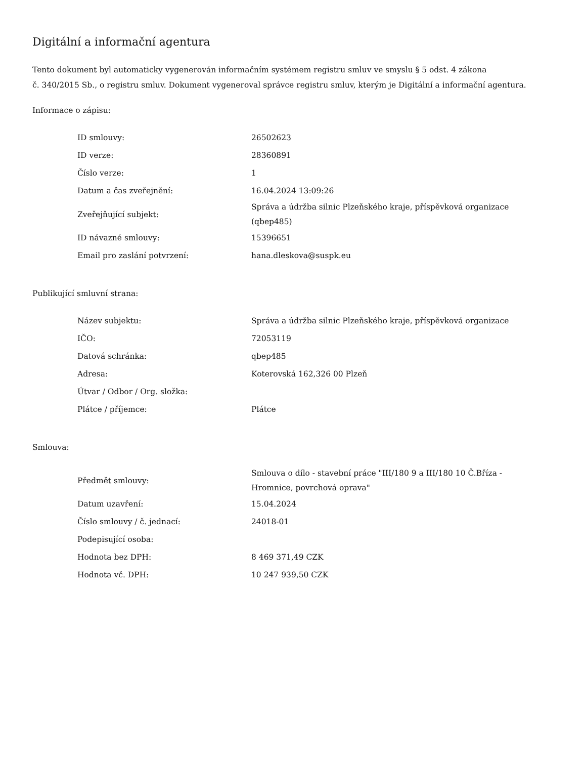Digitální a informační agentura
Tento dokument byl automaticky vygenerován informačním systémem registru smluv ve smyslu § 5 odst. 4 zákona
č. 340/2015 Sb., o registru smluv. Dokument vygeneroval správce registru smluv, kterým je Digitální a informační agentura.
Informace o zápisu:
| ID smlouvy: | 26502623 |
| ID verze: | 28360891 |
| Číslo verze: | 1 |
| Datum a čas zveřejnění: | 16.04.2024 13:09:26 |
| Zveřejňující subjekt: | Správa a údržba silnic Plzeňského kraje, příspěvková organizace (qbep485) |
| ID návazné smlouvy: | 15396651 |
| Email pro zaslání potvrzení: | hana.dleskova@suspk.eu |
Publikující smluvní strana:
| Název subjektu: | Správa a údržba silnic Plzeňského kraje, příspěvková organizace |
| IČO: | 72053119 |
| Datová schránka: | qbep485 |
| Adresa: | Koterovská 162,326 00 Plzeň |
| Útvar / Odbor / Org. složka: | |
| Plátce / příjemce: | Plátce |
Smlouva:
| Předmět smlouvy: | Smlouva o dílo - stavební práce "III/180 9 a III/180 10 Č.Bříza - Hromnice, povrchová oprava" |
| Datum uzavření: | 15.04.2024 |
| Číslo smlouvy / č. jednací: | 24018-01 |
| Podepisující osoba: | |
| Hodnota bez DPH: | 8 469 371,49 CZK |
| Hodnota vč. DPH: | 10 247 939,50 CZK |